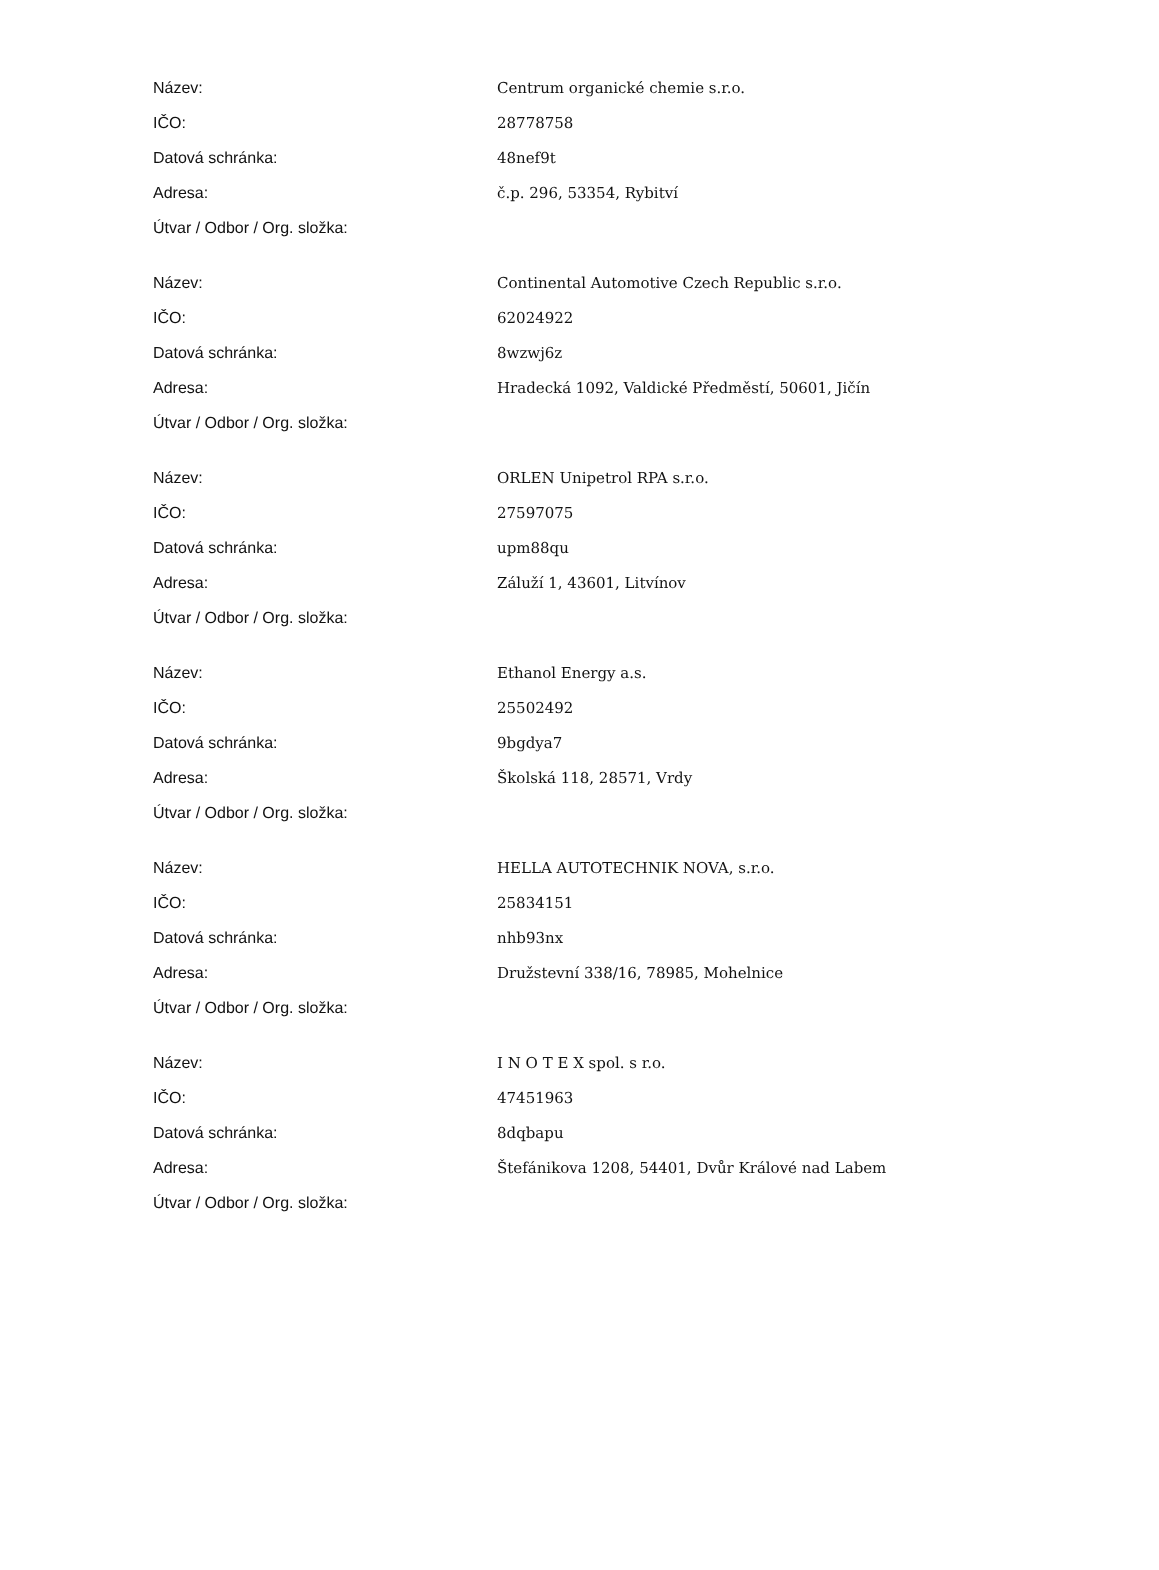| Název: | Centrum organické chemie s.r.o. |
| IČO: | 28778758 |
| Datová schránka: | 48nef9t |
| Adresa: | č.p. 296, 53354, Rybitví |
| Útvar / Odbor / Org. složka: | |
| Název: | Continental Automotive Czech Republic s.r.o. |
| IČO: | 62024922 |
| Datová schránka: | 8wzwj6z |
| Adresa: | Hradecká 1092, Valdické Předměstí, 50601, Jičín |
| Útvar / Odbor / Org. složka: | |
| Název: | ORLEN Unipetrol RPA s.r.o. |
| IČO: | 27597075 |
| Datová schránka: | upm88qu |
| Adresa: | Záluží 1, 43601, Litvínov |
| Útvar / Odbor / Org. složka: | |
| Název: | Ethanol Energy a.s. |
| IČO: | 25502492 |
| Datová schránka: | 9bgdya7 |
| Adresa: | Školská 118, 28571, Vrdy |
| Útvar / Odbor / Org. složka: | |
| Název: | HELLA AUTOTECHNIK NOVA, s.r.o. |
| IČO: | 25834151 |
| Datová schránka: | nhb93nx |
| Adresa: | Družstevní 338/16, 78985, Mohelnice |
| Útvar / Odbor / Org. složka: | |
| Název: | I N O T E X spol. s r.o. |
| IČO: | 47451963 |
| Datová schránka: | 8dqbapu |
| Adresa: | Štefánikova 1208, 54401, Dvůr Králové nad Labem |
| Útvar / Odbor / Org. složka: | |